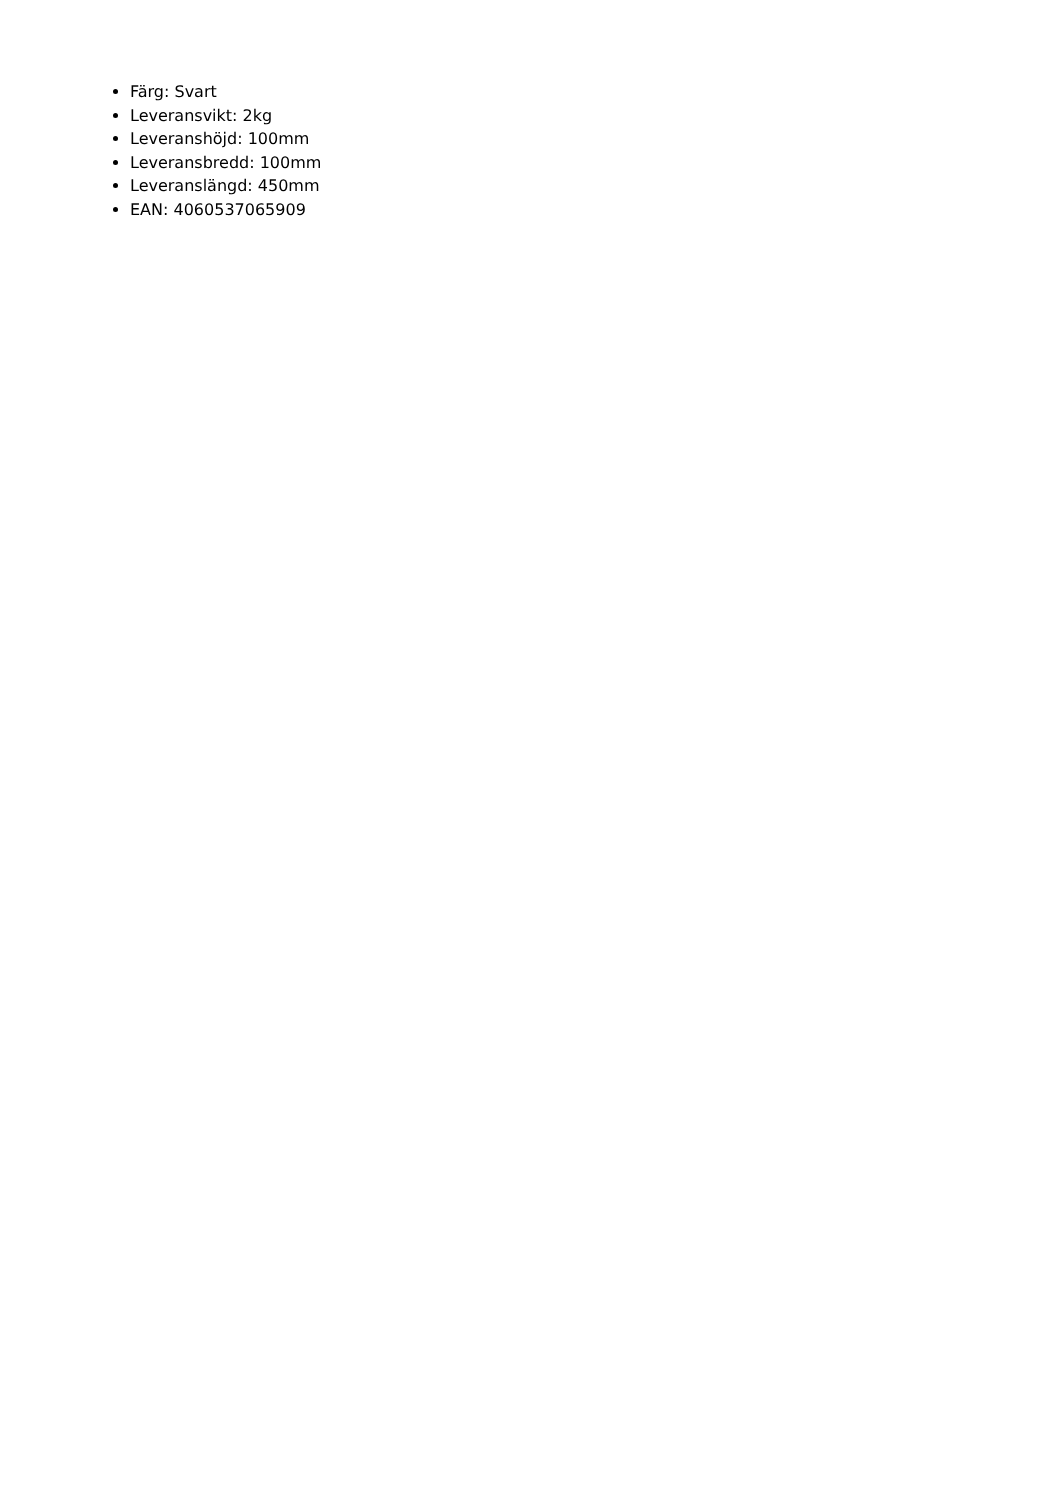Färg: Svart
Leveransvikt: 2kg
Leveranshöjd: 100mm
Leveransbredd: 100mm
Leveranslängd: 450mm
EAN: 4060537065909